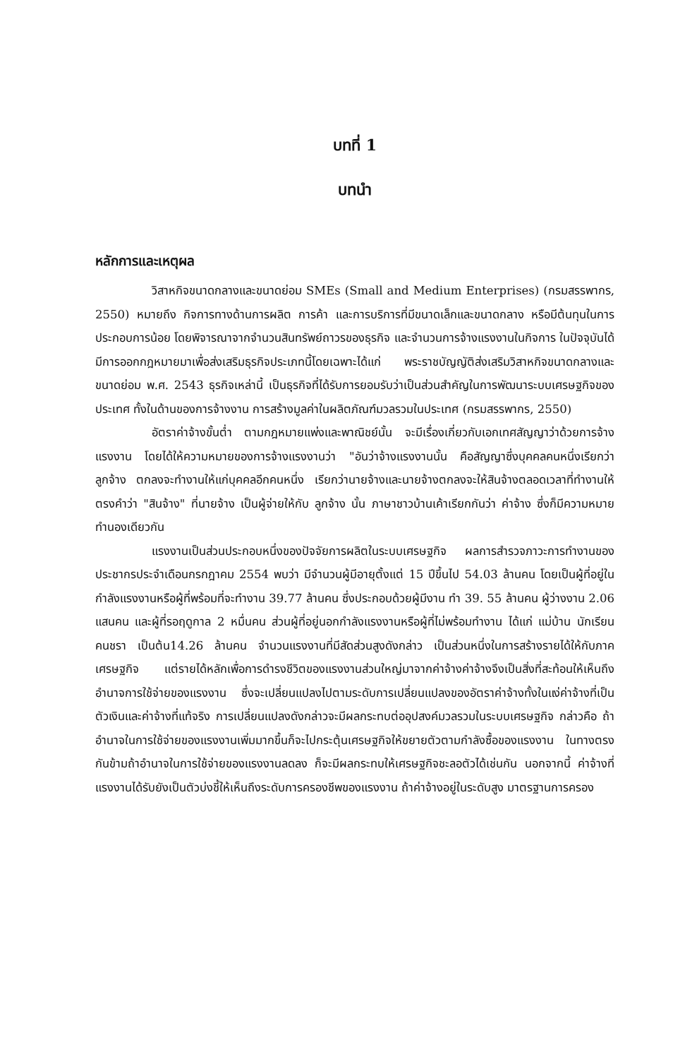บทที่ 1
บทนำ
หลักการและเหตุผล
วิสาหกิจขนาดกลางและขนาดย่อม SMEs (Small and Medium Enterprises) (กรมสรรพากร, 2550) หมายถึง กิจการทางด้านการผลิต การค้า และการบริการที่มีขนาดเล็กและขนาดกลาง หรือมีต้นทุนในการประกอบการน้อย โดยพิจารณาจากจำนวนสินทรัพย์ถาวรของธุรกิจ และจำนวนการจ้างแรงงานในกิจการ ในปัจจุบันได้มีการออกกฎหมายมาเพื่อส่งเสริมธุรกิจประเภทนี้โดยเฉพาะได้แก่ พระราชบัญญัติส่งเสริมวิสาหกิจขนาดกลางและขนาดย่อม พ.ศ. 2543 ธุรกิจเหล่านี้ เป็นธุรกิจที่ได้รับการยอมรับว่าเป็นส่วนสำคัญในการพัฒนาระบบเศรษฐกิจของประเทศ ทั้งในด้านของการจ้างงาน การสร้างมูลค่าในผลิตภัณฑ์มวลรวมในประเทศ (กรมสรรพากร, 2550)
อัตราค่าจ้างขั้นต่ำ ตามกฎหมายแพ่งและพาณิชย์นั้น จะมีเรื่องเกี่ยวกับเอกเทศสัญญาว่าด้วยการจ้างแรงงาน โดยได้ให้ความหมายของการจ้างแรงงานว่า "อันว่าจ้างแรงงานนั้น คือสัญญาซึ่งบุคคลคนหนึ่งเรียกว่าลูกจ้าง ตกลงจะทำงานให้แก่บุคคลอีกคนหนึ่ง เรียกว่านายจ้างและนายจ้างตกลงจะให้สินจ้างตลอดเวลาที่ทำงานให้ ตรงคำว่า "สินจ้าง" ที่นายจ้าง เป็นผู้จ่ายให้กับ ลูกจ้าง นั้น ภาษาชาวบ้านเค้าเรียกกันว่า ค่าจ้าง ซึ่งก็มีความหมายทำนองเดียวกัน
แรงงานเป็นส่วนประกอบหนึ่งของปัจจัยการผลิตในระบบเศรษฐกิจ ผลการสำรวจภาวะการทำงานของประชากรประจำเดือนกรกฎาคม 2554 พบว่า มีจำนวนผู้มีอายุตั้งแต่ 15 ปีขึ้นไป 54.03 ล้านคน โดยเป็นผู้ที่อยู่ในกำลังแรงงานหรือผู้ที่พร้อมที่จะทำงาน 39.77 ล้านคน ซึ่งประกอบด้วยผู้มีงาน ทำ 39. 55 ล้านคน ผู้ว่างงาน 2.06 แสนคน และผู้ที่รอฤดูกาล 2 หมื่นคน ส่วนผู้ที่อยู่นอกกำลังแรงงานหรือผู้ที่ไม่พร้อมทำงาน ได้แก่ แม่บ้าน นักเรียน คนชรา เป็นต้น14.26 ล้านคน จำนวนแรงงานที่มีสัดส่วนสูงดังกล่าว เป็นส่วนหนึ่งในการสร้างรายได้ให้กับภาคเศรษฐกิจ แต่รายได้หลักเพื่อการดำรงชีวิตของแรงงานส่วนใหญ่มาจากค่าจ้างค่าจ้างจึงเป็นสิ่งที่สะท้อนให้เห็นถึงอำนาจการใช้จ่ายของแรงงาน ซึ่งจะเปลี่ยนแปลงไปตามระดับการเปลี่ยนแปลงของอัตราค่าจ้างทั้งในแง่ค่าจ้างที่เป็นตัวเงินและค่าจ้างที่แท้จริง การเปลี่ยนแปลงดังกล่าวจะมีผลกระทบต่ออุปสงค์มวลรวมในระบบเศรษฐกิจ กล่าวคือ ถ้าอำนาจในการใช้จ่ายของแรงงานเพิ่มมากขึ้นก็จะไปกระตุ้นเศรษฐกิจให้ขยายตัวตามกำลังซื้อของแรงงาน ในทางตรงกันข้ามถ้าอำนาจในการใช้จ่ายของแรงงานลดลง ก็จะมีผลกระทบให้เศรษฐกิจชะลอตัวได้เช่นกัน นอกจากนี้ ค่าจ้างที่แรงงานได้รับยังเป็นตัวบ่งชี้ให้เห็นถึงระดับการครองชีพของแรงงาน ถ้าค่าจ้างอยู่ในระดับสูง มาตรฐานการครอง